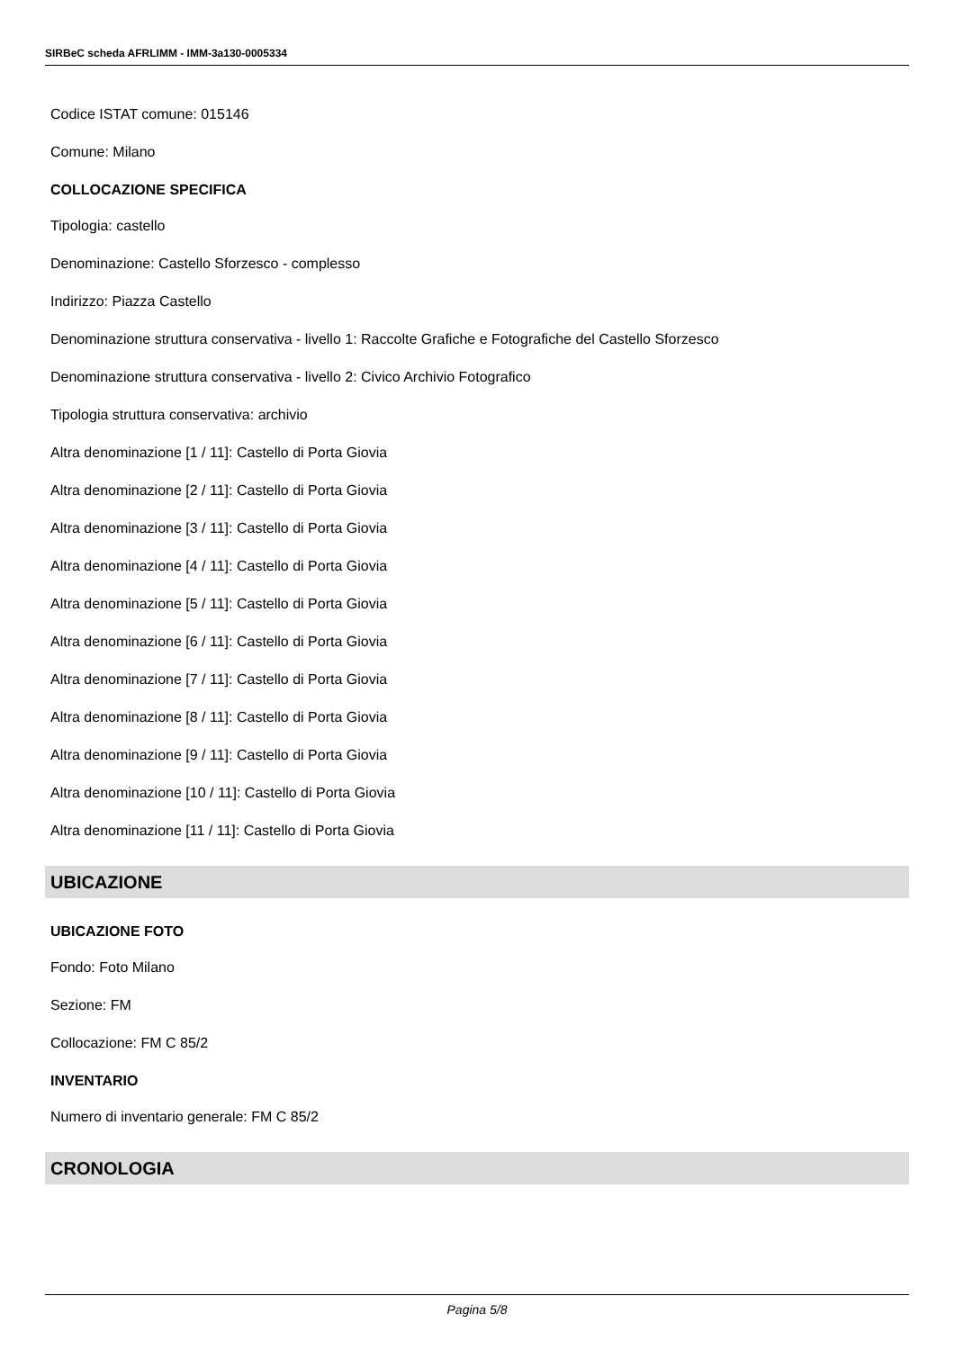SIRBeC scheda AFRLIMM - IMM-3a130-0005334
Codice ISTAT comune: 015146
Comune: Milano
COLLOCAZIONE SPECIFICA
Tipologia: castello
Denominazione: Castello Sforzesco - complesso
Indirizzo: Piazza Castello
Denominazione struttura conservativa - livello 1: Raccolte Grafiche e Fotografiche del Castello Sforzesco
Denominazione struttura conservativa - livello 2: Civico Archivio Fotografico
Tipologia struttura conservativa: archivio
Altra denominazione [1 / 11]: Castello di Porta Giovia
Altra denominazione [2 / 11]: Castello di Porta Giovia
Altra denominazione [3 / 11]: Castello di Porta Giovia
Altra denominazione [4 / 11]: Castello di Porta Giovia
Altra denominazione [5 / 11]: Castello di Porta Giovia
Altra denominazione [6 / 11]: Castello di Porta Giovia
Altra denominazione [7 / 11]: Castello di Porta Giovia
Altra denominazione [8 / 11]: Castello di Porta Giovia
Altra denominazione [9 / 11]: Castello di Porta Giovia
Altra denominazione [10 / 11]: Castello di Porta Giovia
Altra denominazione [11 / 11]: Castello di Porta Giovia
UBICAZIONE
UBICAZIONE FOTO
Fondo: Foto Milano
Sezione: FM
Collocazione: FM C 85/2
INVENTARIO
Numero di inventario generale: FM C 85/2
CRONOLOGIA
Pagina 5/8